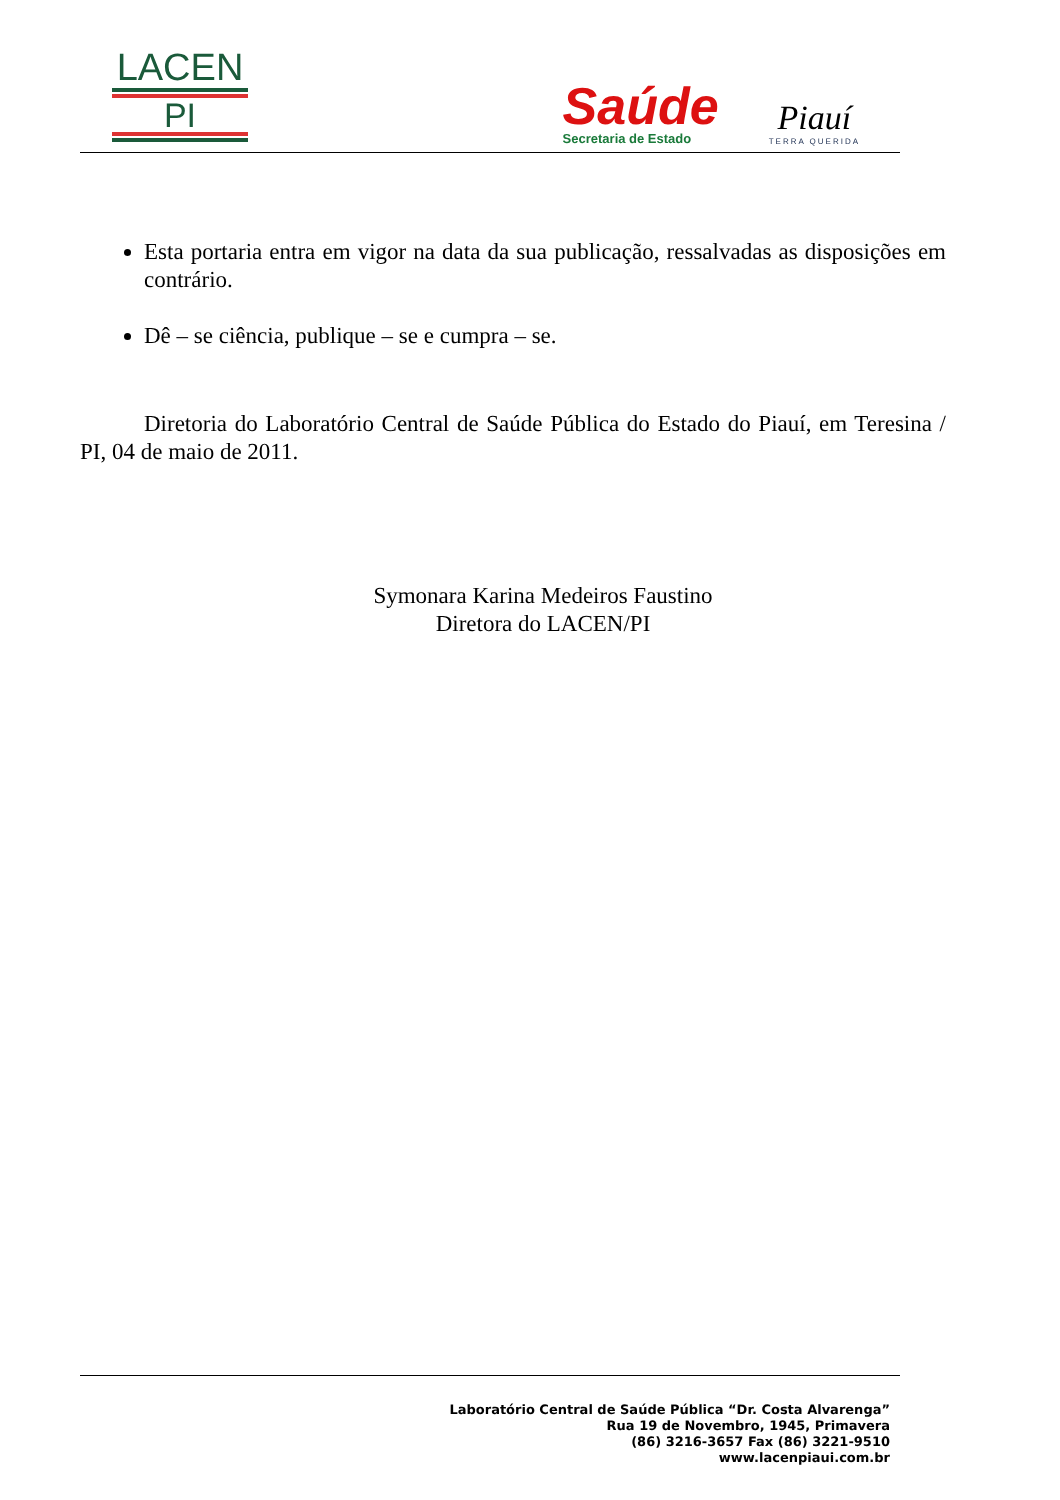LACEN
PI
Saúde
Secretaria de Estado
Piauí
TERRA QUERIDA
Esta portaria entra em vigor na data da sua publicação, ressalvadas as disposições em contrário.
Dê – se ciência, publique – se e cumpra – se.
Diretoria do Laboratório Central de Saúde Pública do Estado do Piauí, em Teresina / PI, 04 de maio de 2011.
Symonara Karina Medeiros Faustino
Diretora do LACEN/PI
Laboratório Central de Saúde Pública “Dr. Costa Alvarenga”
Rua 19 de Novembro, 1945, Primavera
(86) 3216-3657 Fax (86) 3221-9510
www.lacenpiaui.com.br